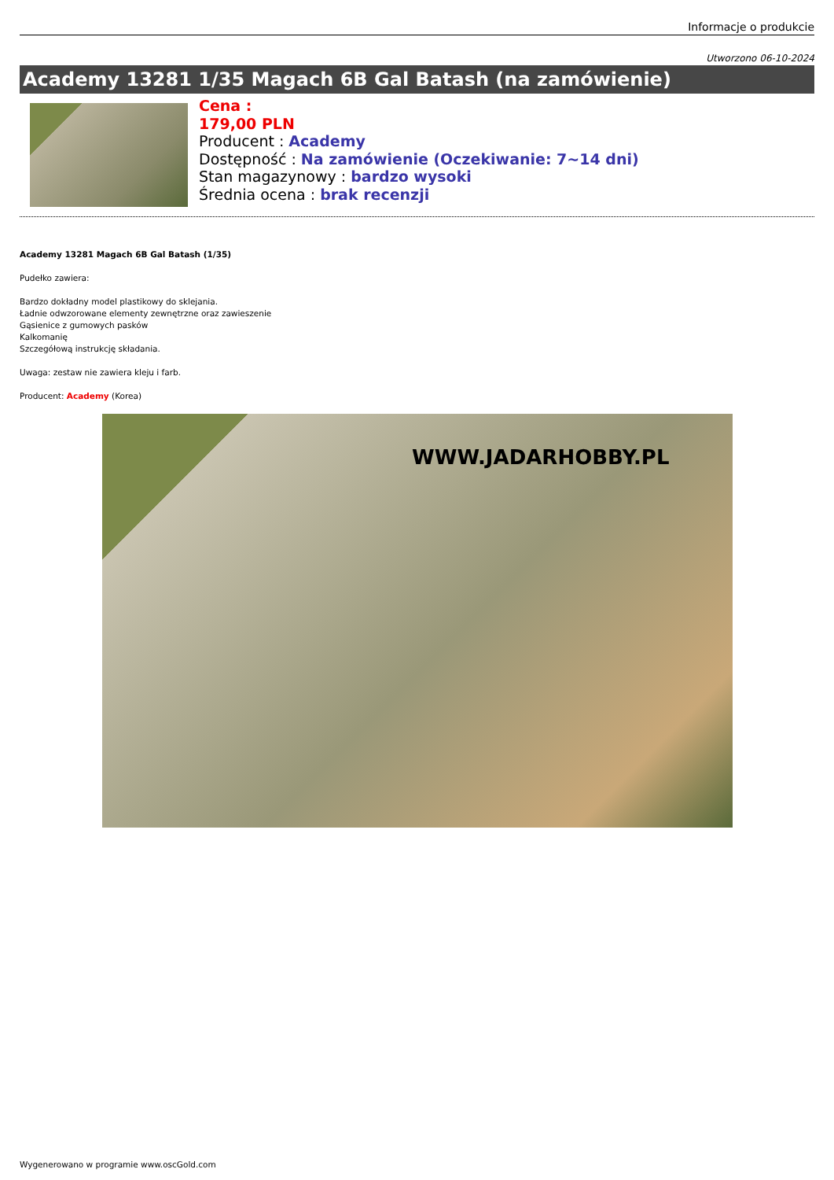Informacje o produkcie
Utworzono 06-10-2024
Academy 13281 1/35 Magach 6B Gal Batash (na zamówienie)
Cena :
179,00 PLN
Producent : Academy
Dostępność : Na zamówienie (Oczekiwanie: 7~14 dni)
Stan magazynowy : bardzo wysoki
Średnia ocena : brak recenzji
Academy 13281 Magach 6B Gal Batash (1/35)
Pudełko zawiera:
Bardzo dokładny model plastikowy do sklejania.
Ładnie odwzorowane elementy zewnętrzne oraz zawieszenie
Gąsienice z gumowych pasków
Kalkomanię
Szczegółową instrukcję składania.
Uwaga: zestaw nie zawiera kleju i farb.
Producent: Academy (Korea)
WWW.JADARHOBBY.PL
Wygenerowano w programie www.oscGold.com